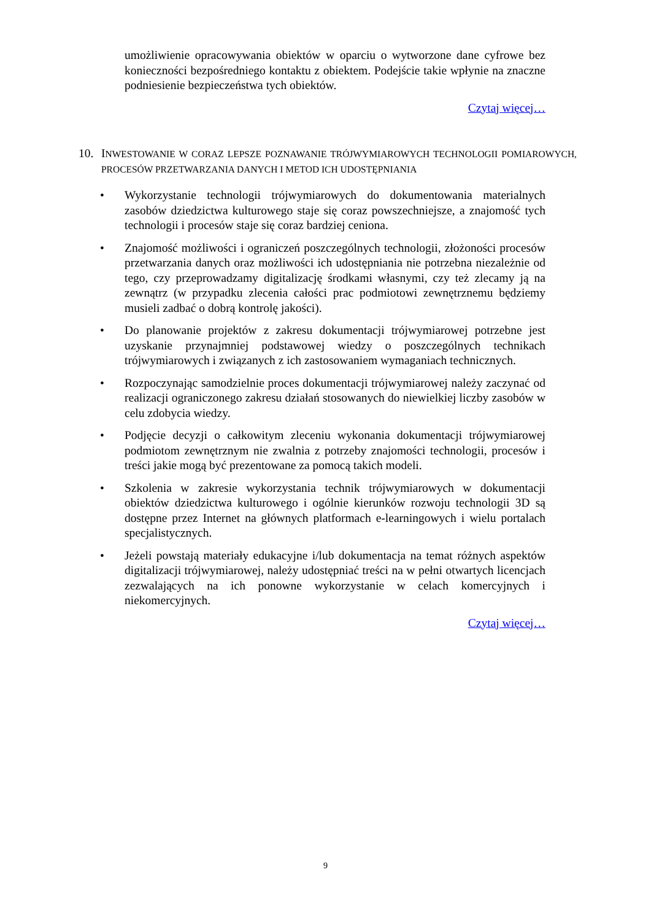umożliwienie opracowywania obiektów w oparciu o wytworzone dane cyfrowe bez konieczności bezpośredniego kontaktu z obiektem. Podejście takie wpłynie na znaczne podniesienie bezpieczeństwa tych obiektów.
Czytaj więcej…
10. INWESTOWANIE W CORAZ LEPSZE POZNAWANIE TRÓJWYMIAROWYCH TECHNOLOGII POMIAROWYCH, PROCESÓW PRZETWARZANIA DANYCH I METOD ICH UDOSTĘPNIANIA
• Wykorzystanie technologii trójwymiarowych do dokumentowania materialnych zasobów dziedzictwa kulturowego staje się coraz powszechniejsze, a znajomość tych technologii i procesów staje się coraz bardziej ceniona.
• Znajomość możliwości i ograniczeń poszczególnych technologii, złożoności procesów przetwarzania danych oraz możliwości ich udostępniania nie potrzebna niezależnie od tego, czy przeprowadzamy digitalizację środkami własnymi, czy też zlecamy ją na zewnątrz (w przypadku zlecenia całości prac podmiotowi zewnętrznemu będziemy musieli zadbać o dobrą kontrolę jakości).
• Do planowanie projektów z zakresu dokumentacji trójwymiarowej potrzebne jest uzyskanie przynajmniej podstawowej wiedzy o poszczególnych technikach trójwymiarowych i związanych z ich zastosowaniem wymaganiach technicznych.
• Rozpoczynając samodzielnie proces dokumentacji trójwymiarowej należy zaczynać od realizacji ograniczonego zakresu działań stosowanych do niewielkiej liczby zasobów w celu zdobycia wiedzy.
• Podjęcie decyzji o całkowitym zleceniu wykonania dokumentacji trójwymiarowej podmiotom zewnętrznym nie zwalnia z potrzeby znajomości technologii, procesów i treści jakie mogą być prezentowane za pomocą takich modeli.
• Szkolenia w zakresie wykorzystania technik trójwymiarowych w dokumentacji obiektów dziedzictwa kulturowego i ogólnie kierunków rozwoju technologii 3D są dostępne przez Internet na głównych platformach e-learningowych i wielu portalach specjalistycznych.
• Jeżeli powstają materiały edukacyjne i/lub dokumentacja na temat różnych aspektów digitalizacji trójwymiarowej, należy udostępniać treści na w pełni otwartych licencjach zezwalających na ich ponowne wykorzystanie w celach komercyjnych i niekomercyjnych.
Czytaj więcej…
9